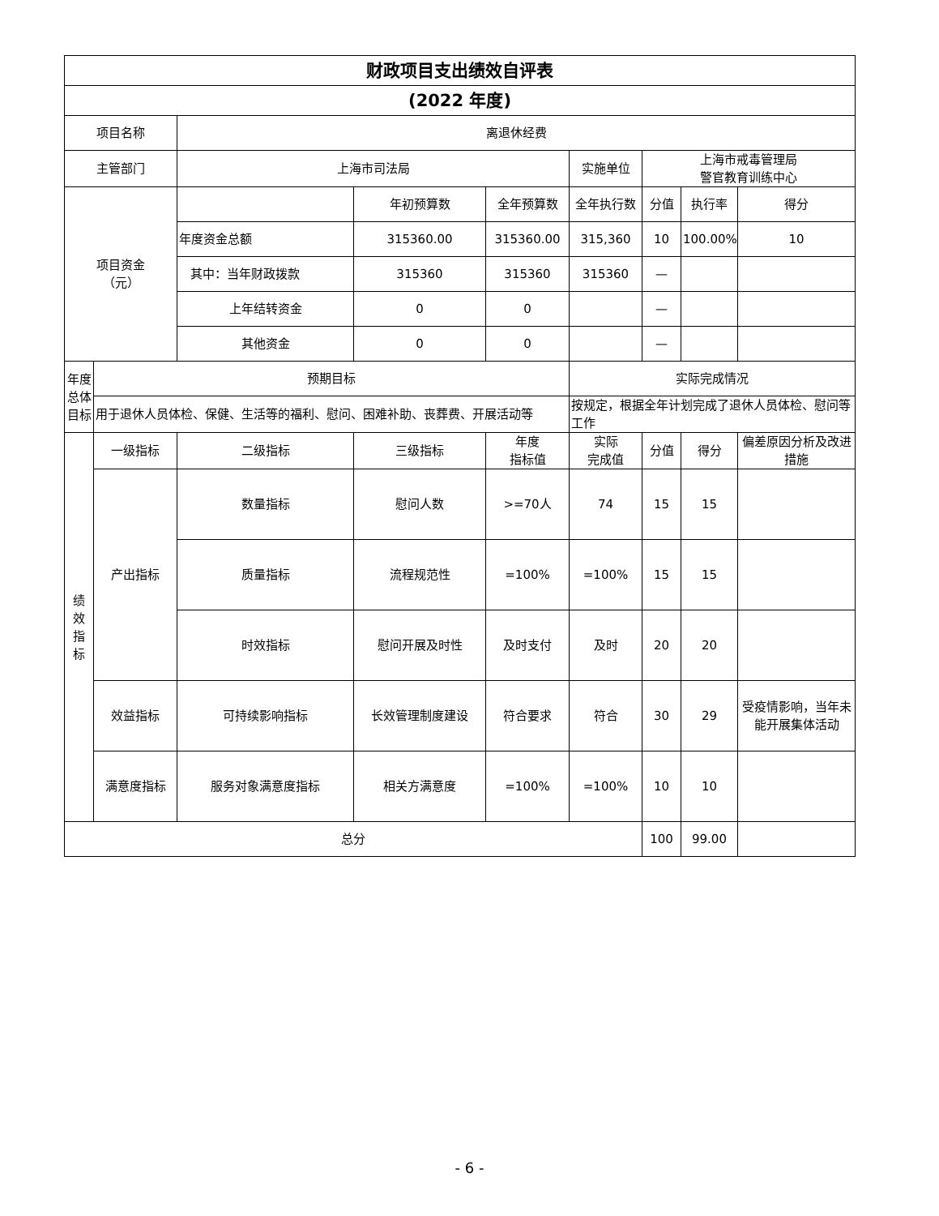| 财政项目支出绩效自评表 | | | | | | | | |
| --- | --- | --- | --- | --- | --- | --- | --- | --- |
| (2022 年度) | | | | | | | | |
| 项目名称 | | 离退休经费 | | | | | | |
| 主管部门 | | 上海市司法局 | | | 实施单位 | 上海市戒毒管理局 警官教育训练中心 | | |
| 项目资金 （元） | | | 年初预算数 | 全年预算数 | 全年执行数 | 分值 | 执行率 | 得分 |
| | | 年度资金总额 | 315360.00 | 315360.00 | 315,360 | 10 | 100.00% | 10 |
| | | 其中：当年财政拨款 | 315360 | 315360 | 315360 | — | | |
| | | 上年结转资金 | 0 | 0 | | — | | |
| | | 其他资金 | 0 | 0 | | — | | |
| 年度总体目标 | 预期目标 | | | | 实际完成情况 | | | |
| | 用于退休人员体检、保健、生活等的福利、慰问、困难补助、丧葬费、开展活动等 | | | | 按规定，根据全年计划完成了退休人员体检、慰问等工作 | | | |
| 绩 效 指 标 | 一级指标 | 二级指标 | 三级指标 | 年度 指标值 | 实际 完成值 | 分值 | 得分 | 偏差原因分析及改进措施 |
| | 产出指标 | 数量指标 | 慰问人数 | >=70人 | 74 | 15 | 15 | |
| | | 质量指标 | 流程规范性 | =100% | =100% | 15 | 15 | |
| | | 时效指标 | 慰问开展及时性 | 及时支付 | 及时 | 20 | 20 | |
| | 效益指标 | 可持续影响指标 | 长效管理制度建设 | 符合要求 | 符合 | 30 | 29 | 受疫情影响，当年未能开展集体活动 |
| | 满意度指标 | 服务对象满意度指标 | 相关方满意度 | =100% | =100% | 10 | 10 | |
| 总分 | | | | | | 100 | 99.00 | |
- 6 -